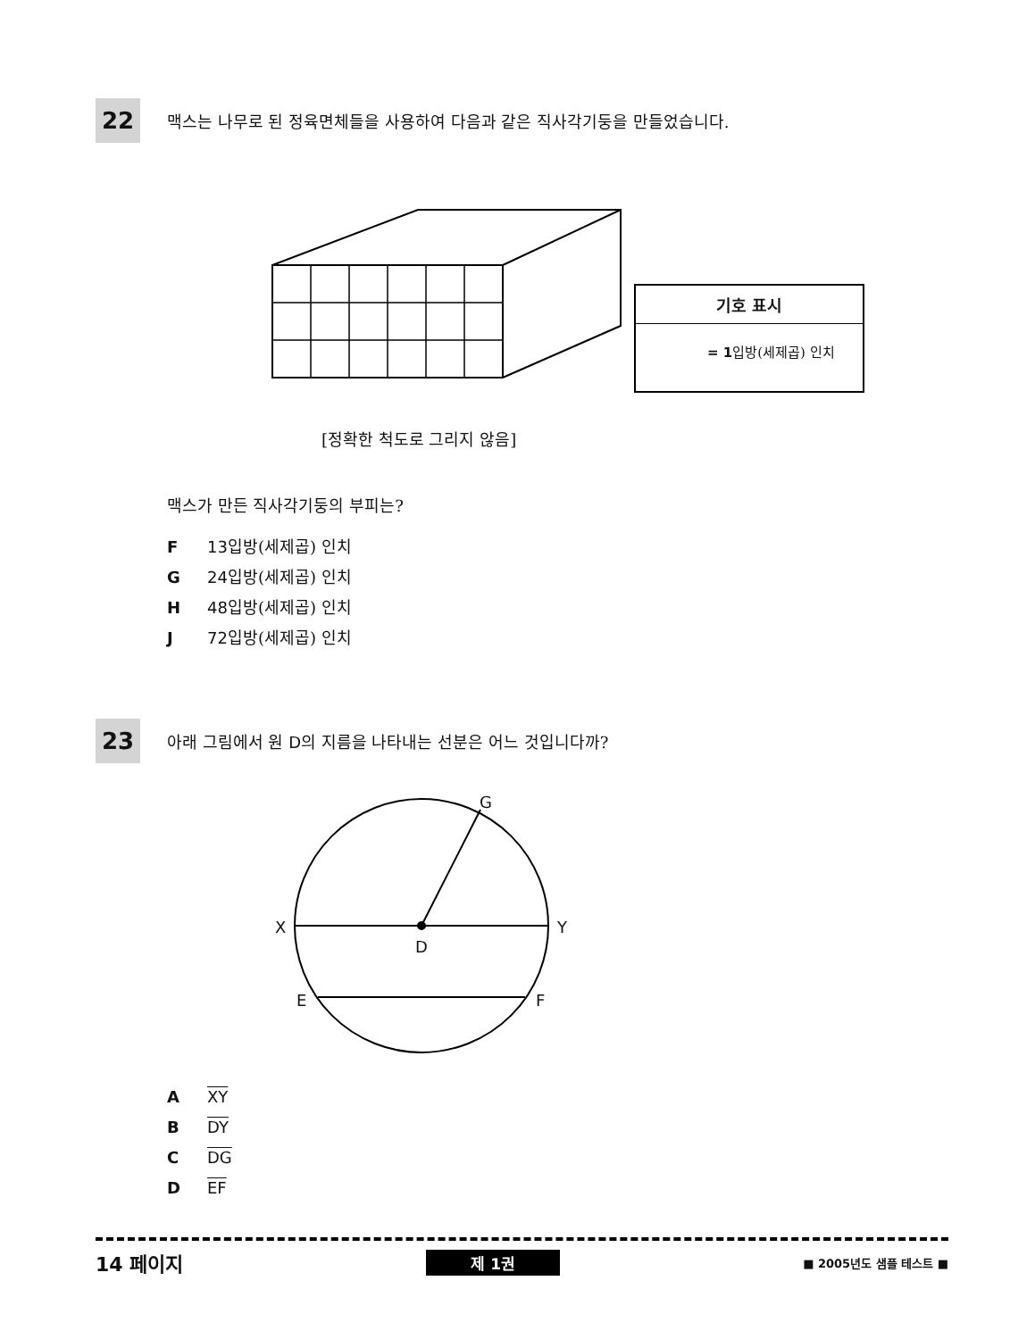22
맥스는 나무로 된 정육면체들을 사용하여 다음과 같은 직사각기둥을 만들었습니다.
기호 표시
= 1입방(세제곱) 인치
[정확한 척도로 그리지 않음]
맥스가 만든 직사각기둥의 부피는?
F 13입방(세제곱) 인치
G 24입방(세제곱) 인치
H 48입방(세제곱) 인치
J 72입방(세제곱) 인치
23
아래 그림에서 원 D의 지름을 나타내는 선분은 어느 것입니다까?
G
X Y
D
E F
A XY
B DY
C DG
D EF
14 페이지
제 1권
■ 2005년도 샘플 테스트 ■